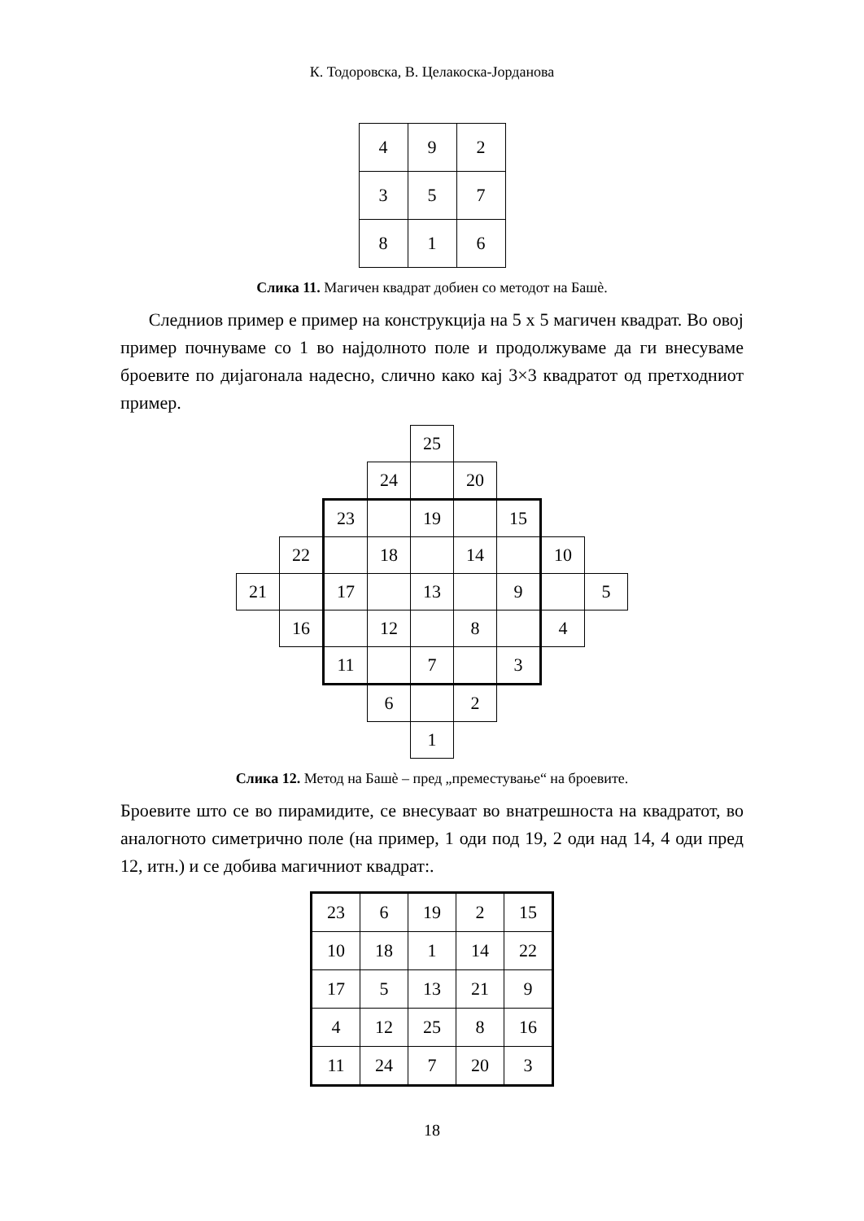К. Тодоровска, В. Целакоска-Јорданова
| 4 | 9 | 2 |
| 3 | 5 | 7 |
| 8 | 1 | 6 |
Слика 11. Магичен квадрат добиен со методот на Башѐ.
Следниов пример е пример на конструкција на 5 x 5 магичен квадрат. Во овој пример почнуваме со 1 во најдолното поле и продолжуваме да ги внесуваме броевите по дијагонала надесно, слично како кај 3×3 квадратот од претходниот пример.
| | | | | 25 | | | | |
| | | | 24 | | 20 | | | |
| | | 23 | | 19 | | 15 | | |
| | 22 | | 18 | | 14 | | 10 | |
| 21 | | 17 | | 13 | | 9 | | 5 |
| | 16 | | 12 | | 8 | | 4 | |
| | | 11 | | 7 | | 3 | | |
| | | | 6 | | 2 | | | |
| | | | | 1 | | | | |
Слика 12. Метод на Башѐ – пред „преместување“ на броевите.
Броевите што се во пирамидите, се внесуваат во внатрешноста на квадратот, во аналогното симетрично поле (на пример, 1 оди под 19, 2 оди над 14, 4 оди пред 12, итн.) и се добива магичниот квадрат:.
| 23 | 6 | 19 | 2 | 15 |
| 10 | 18 | 1 | 14 | 22 |
| 17 | 5 | 13 | 21 | 9 |
| 4 | 12 | 25 | 8 | 16 |
| 11 | 24 | 7 | 20 | 3 |
18